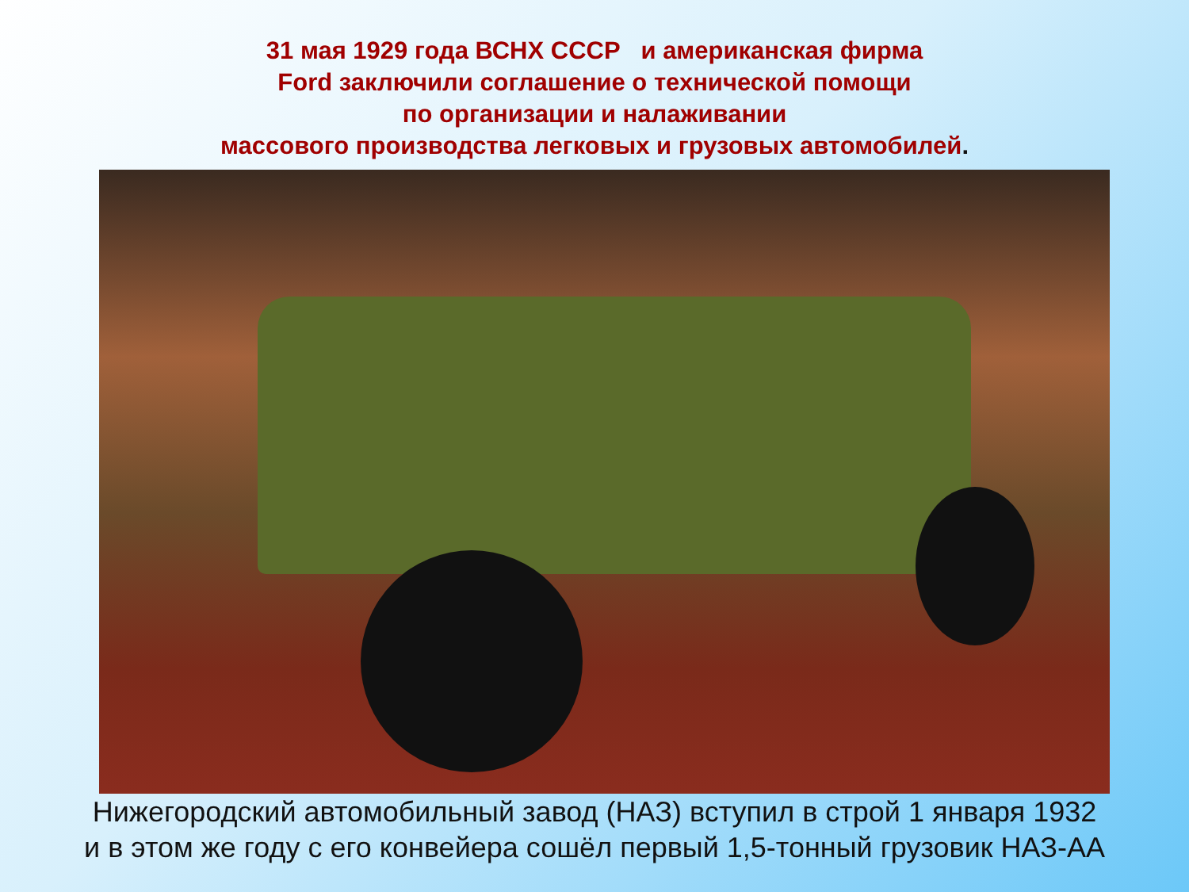31 мая 1929 года ВСНХ СССР и американская фирма
Ford заключили соглашение о технической помощи
по организации и налаживании
массового производства легковых и грузовых автомобилей.
Нижегородский автомобильный завод (НАЗ) вступил в строй 1 января 1932
и в этом же году с его конвейера сошёл первый 1,5-тонный грузовик НАЗ-АА